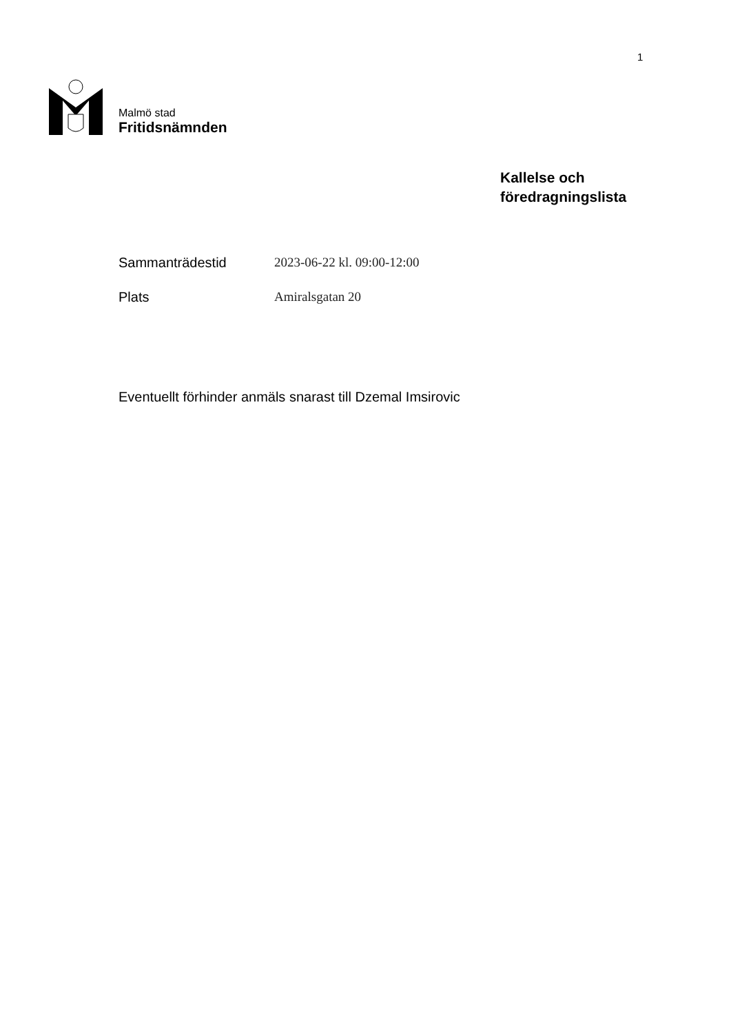1
Malmö stad
Fritidsnämnden
Kallelse och
föredragningslista
Sammanträdestid 2023-06-22 kl. 09:00-12:00
Plats Amiralsgatan 20
Eventuellt förhinder anmäls snarast till Dzemal Imsirovic